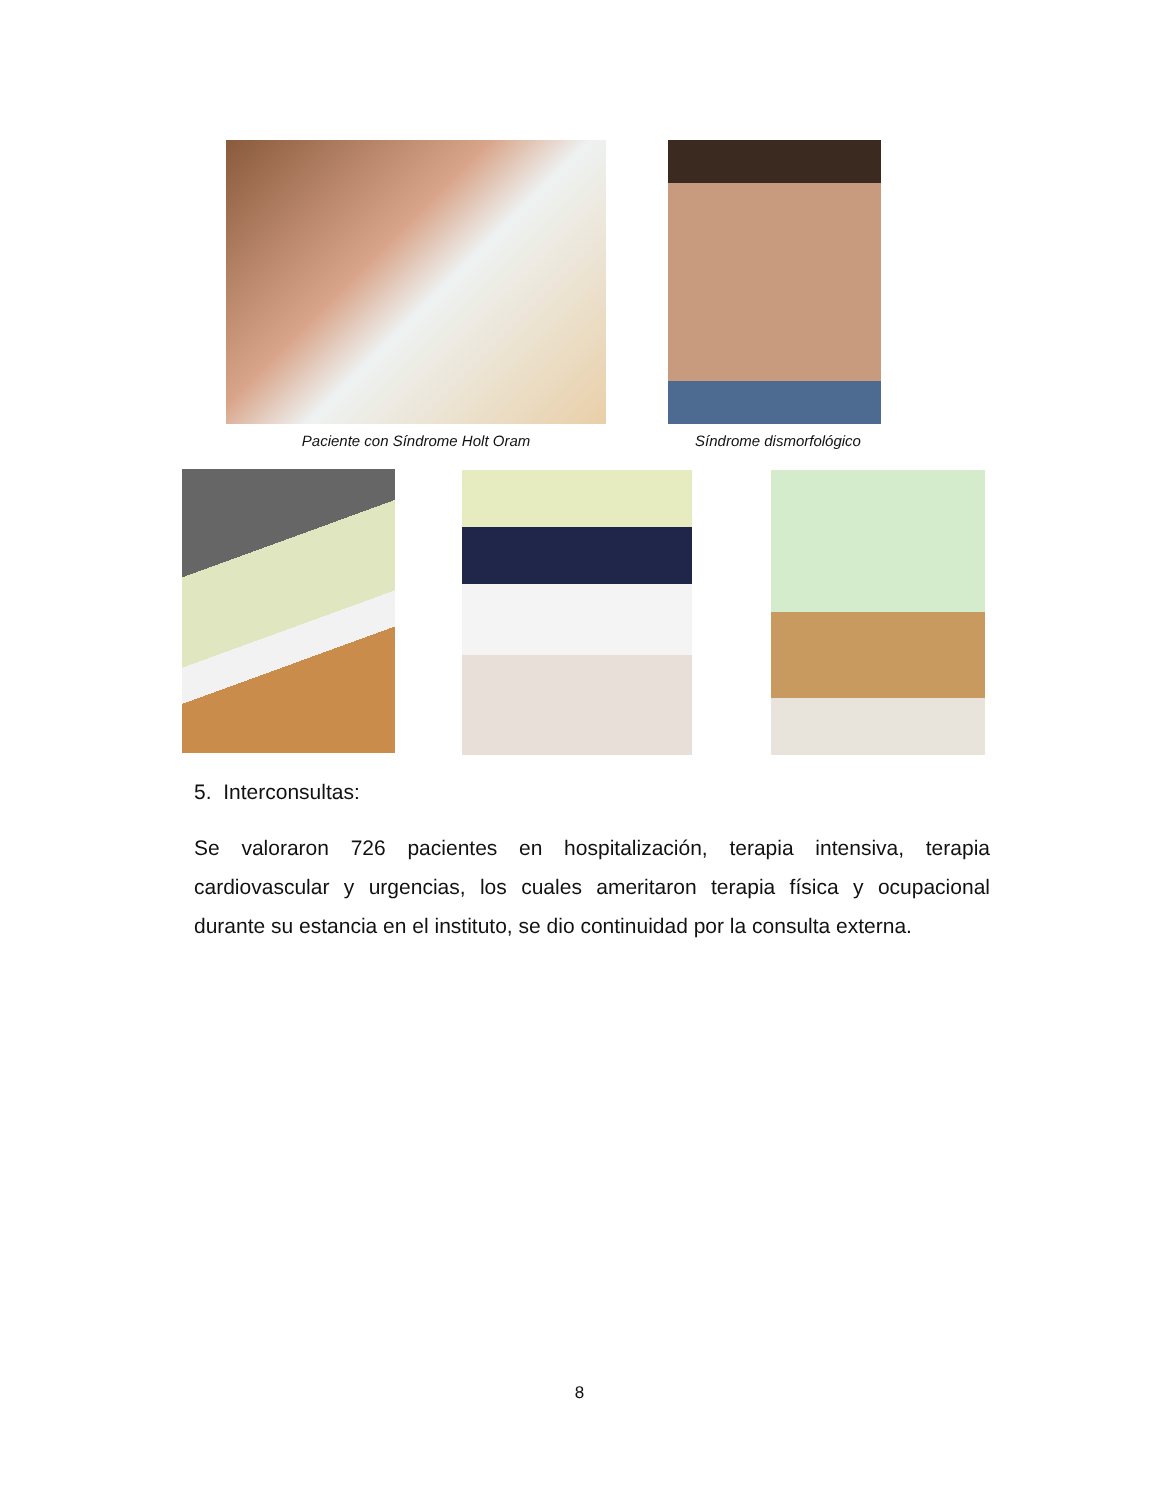Paciente con Síndrome Holt Oram Síndrome dismorfológico
5. Interconsultas:
Se valoraron 726 pacientes en hospitalización, terapia intensiva, terapia cardiovascular y urgencias, los cuales ameritaron terapia física y ocupacional durante su estancia en el instituto, se dio continuidad por la consulta externa.
8